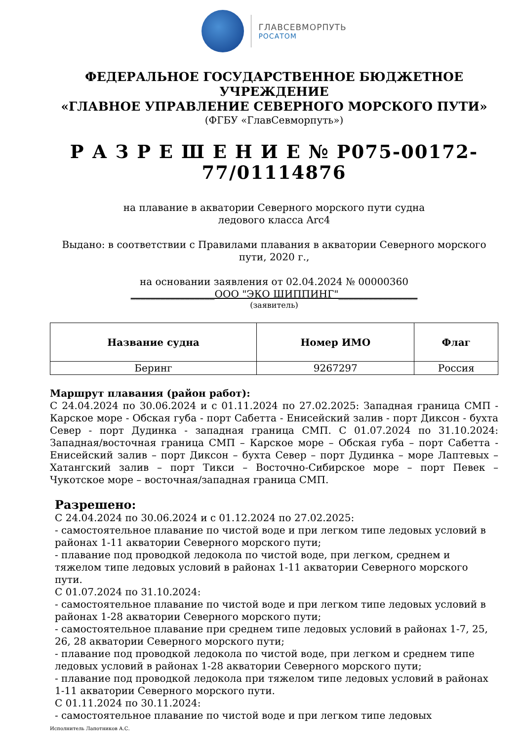ГЛАВСЕВМОРПУТЬ
РОСАТОМ
ФЕДЕРАЛЬНОЕ ГОСУДАРСТВЕННОЕ БЮДЖЕТНОЕ УЧРЕЖДЕНИЕ
«ГЛАВНОЕ УПРАВЛЕНИЕ СЕВЕРНОГО МОРСКОГО ПУТИ»
(ФГБУ «ГлавСевморпуть»)
Р А З Р Е Ш Е Н И Е № Р075-00172-77/01114876
на плавание в акватории Северного морского пути судна
ледового класса Arc4
Выдано: в соответствии с Правилами плавания в акватории Северного морского пути, 2020 г.,
на основании заявления от 02.04.2024 № 00000360
_________________ООО "ЭКО ШИППИНГ"________________
(заявитель)
| Название судна | Номер ИМО | Флаг |
| --- | --- | --- |
| Беринг | 9267297 | Россия |
Маршрут плавания (район работ):
С 24.04.2024 по 30.06.2024 и с 01.11.2024 по 27.02.2025: Западная граница СМП - Карское море - Обская губа - порт Сабетта - Енисейский залив - порт Диксон - бухта Север - порт Дудинка - западная граница СМП. С 01.07.2024 по 31.10.2024: Западная/восточная граница СМП – Карское море – Обская губа – порт Сабетта - Енисейский залив – порт Диксон – бухта Север – порт Дудинка – море Лаптевых – Хатангский залив – порт Тикси – Восточно-Сибирское море – порт Певек – Чукотское море – восточная/западная граница СМП.
Разрешено:
С 24.04.2024 по 30.06.2024 и с 01.12.2024 по 27.02.2025:
- самостоятельное плавание по чистой воде и при легком типе ледовых условий в районах 1-11 акватории Северного морского пути;
- плавание под проводкой ледокола по чистой воде, при легком, среднем и тяжелом типе ледовых условий в районах 1-11 акватории Северного морского пути.
С 01.07.2024 по 31.10.2024:
- самостоятельное плавание по чистой воде и при легком типе ледовых условий в районах 1-28 акватории Северного морского пути;
- самостоятельное плавание при среднем типе ледовых условий в районах 1-7, 25, 26, 28 акватории Северного морского пути;
- плавание под проводкой ледокола по чистой воде, при легком и среднем типе ледовых условий в районах 1-28 акватории Северного морского пути;
- плавание под проводкой ледокола при тяжелом типе ледовых условий в районах 1-11 акватории Северного морского пути.
С 01.11.2024 по 30.11.2024:
- самостоятельное плавание по чистой воде и при легком типе ледовых
Исполнитель Лапотников А.С.